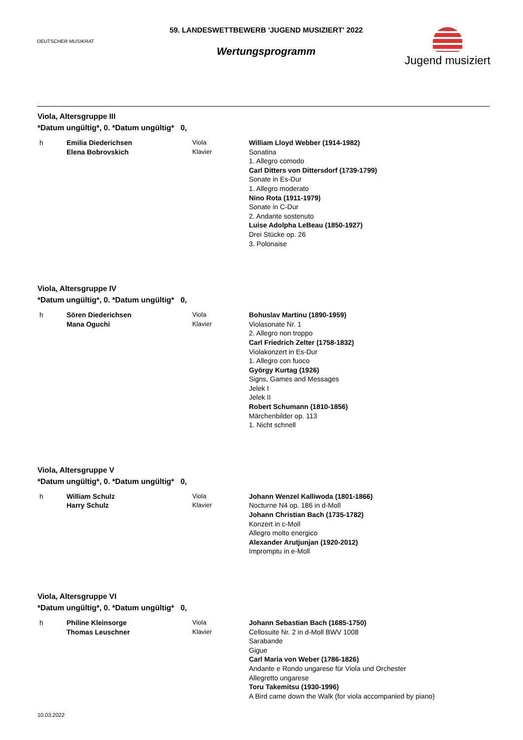DEUTSCHER MUSIKRAT
59. LANDESWETTBEWERB 'JUGEND MUSIZIERT' 2022
Wertungsprogramm
Jugend musiziert
Viola, Altersgruppe III
*Datum ungültig*, 0. *Datum ungültig* 0,
h Emilia Diederichsen
Elena Bobrovskich
Viola
Klavier
William Lloyd Webber (1914-1982)
Sonatina
1. Allegro comodo
Carl Ditters von Dittersdorf (1739-1799)
Sonate in Es-Dur
1. Allegro moderato
Nino Rota (1911-1979)
Sonate in C-Dur
2. Andante sostenuto
Luise Adolpha LeBeau (1850-1927)
Drei Stücke op. 26
3. Polonaise
Viola, Altersgruppe IV
*Datum ungültig*, 0. *Datum ungültig* 0,
h Sören Diederichsen
Mana Oguchi
Viola
Klavier
Bohuslav Martinu (1890-1959)
Violasonate Nr. 1
2. Allegro non troppo
Carl Friedrich Zelter (1758-1832)
Violakonzert in Es-Dur
1. Allegro con fuoco
György Kurtag (1926)
Signs, Games and Messages
Jelek I
Jelek II
Robert Schumann (1810-1856)
Märchenbilder op. 113
1. Nicht schnell
Viola, Altersgruppe V
*Datum ungültig*, 0. *Datum ungültig* 0,
h William Schulz
Harry Schulz
Viola
Klavier
Johann Wenzel Kalliwoda (1801-1866)
Nocturne N4 op. 186 in d-Moll
Johann Christian Bach (1735-1782)
Konzert in c-Moll
Allegro molto energico
Alexander Arutjunjan (1920-2012)
Impromptu in e-Moll
Viola, Altersgruppe VI
*Datum ungültig*, 0. *Datum ungültig* 0,
h Philine Kleinsorge
Thomas Leuschner
Viola
Klavier
Johann Sebastian Bach (1685-1750)
Cellosuite Nr. 2 in d-Moll BWV 1008
Sarabande
Gigue
Carl Maria von Weber (1786-1826)
Andante e Rondo ungarese für Viola und Orchester
Allegretto ungarese
Toru Takemitsu (1930-1996)
A Bird came down the Walk (for viola accompanied by piano)
10.03.2022